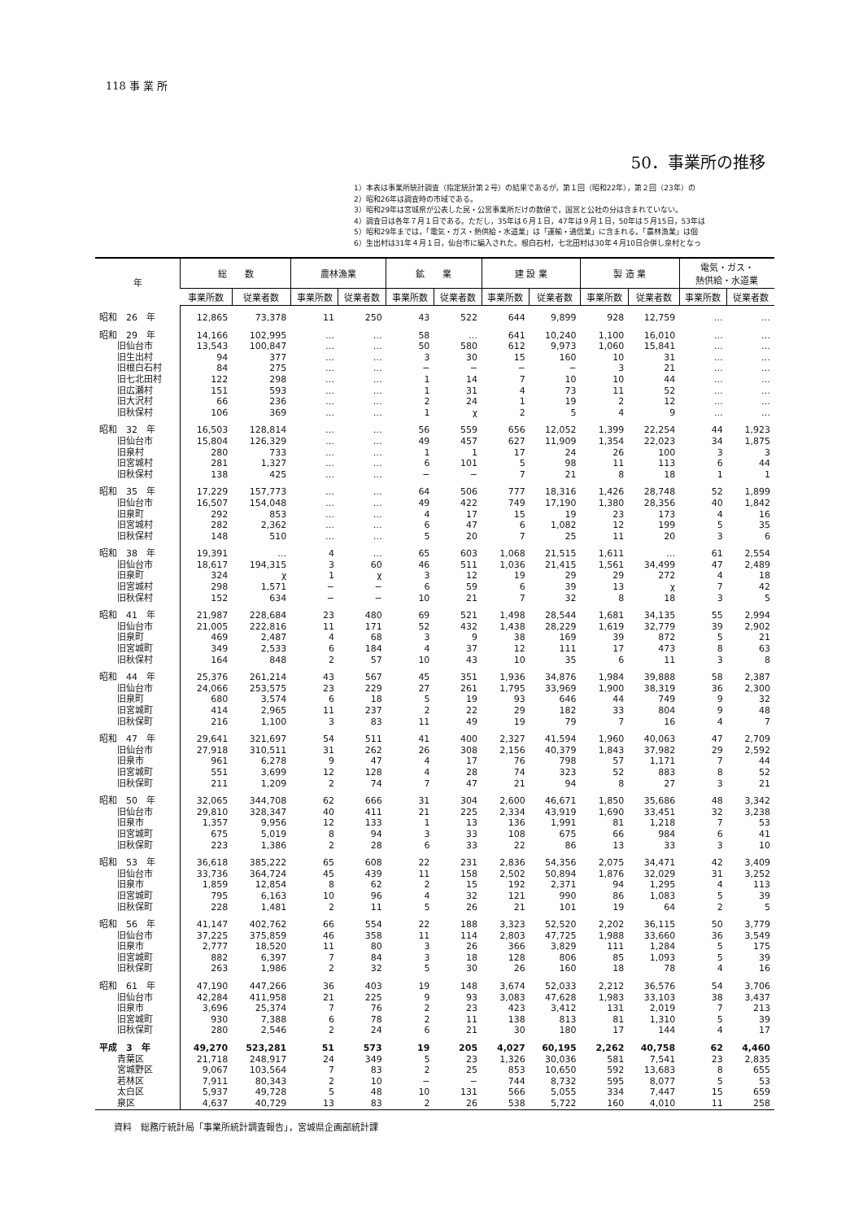118 事 業 所
50．事業所の推移
1）本表は事業所統計調査（指定統計第２号）の結果であるが，第１回（昭和22年），第２回（23年）の
2）昭和26年は調査時の市域である。
3）昭和29年は宮城県が公表した民・公営事業所だけの数値で，国営と公社の分は含まれていない。
4）調査日は各年７月１日である。ただし，35年は６月１日，47年は９月１日，50年は５月15日，53年は
5）昭和29年までは，「電気・ガス・熱供給・水道業」は「運輸・通信業」に含まれる。「農林漁業」は個
6）生出村は31年４月１日，仙台市に編入された。根白石村，七北田村は30年４月10日合併し泉村となっ
| 年 | 総 数 | | 農林漁業 | | 鉱 業 | | 建 設 業 | | 製 造 業 | | 電気・ガス・ 熱供給・水道業 | |
| --- | --- | --- | --- | --- | --- | --- | --- | --- | --- | --- | --- | --- |
| | 事業所数 | 従業者数 | 事業所数 | 従業者数 | 事業所数 | 従業者数 | 事業所数 | 従業者数 | 事業所数 | 従業者数 | 事業所数 | 従業者数 |
| 昭和 26 年 | 12,865 | 73,378 | 11 | 250 | 43 | 522 | 644 | 9,899 | 928 | 12,759 | … | … |
| 昭和 29 年 | 14,166 | 102,995 | … | … | 58 | … | 641 | 10,240 | 1,100 | 16,010 | … | … |
| 旧仙台市 | 13,543 | 100,847 | … | … | 50 | 580 | 612 | 9,973 | 1,060 | 15,841 | … | … |
| 旧生出村 | 94 | 377 | … | … | 3 | 30 | 15 | 160 | 10 | 31 | … | … |
| 旧根白石村 | 84 | 275 | … | … | − | − | − | − | 3 | 21 | … | … |
| 旧七北田村 | 122 | 298 | … | … | 1 | 14 | 7 | 10 | 10 | 44 | … | … |
| 旧広瀬村 | 151 | 593 | … | … | 1 | 31 | 4 | 73 | 11 | 52 | … | … |
| 旧大沢村 | 66 | 236 | … | … | 2 | 24 | 1 | 19 | 2 | 12 | … | … |
| 旧秋保村 | 106 | 369 | … | … | 1 | χ | 2 | 5 | 4 | 9 | … | … |
| 昭和 32 年 | 16,503 | 128,814 | … | … | 56 | 559 | 656 | 12,052 | 1,399 | 22,254 | 44 | 1,923 |
| 旧仙台市 | 15,804 | 126,329 | … | … | 49 | 457 | 627 | 11,909 | 1,354 | 22,023 | 34 | 1,875 |
| 旧泉村 | 280 | 733 | … | … | 1 | 1 | 17 | 24 | 26 | 100 | 3 | 3 |
| 旧宮城村 | 281 | 1,327 | … | … | 6 | 101 | 5 | 98 | 11 | 113 | 6 | 44 |
| 旧秋保村 | 138 | 425 | … | … | − | − | 7 | 21 | 8 | 18 | 1 | 1 |
| 昭和 35 年 | 17,229 | 157,773 | … | … | 64 | 506 | 777 | 18,316 | 1,426 | 28,748 | 52 | 1,899 |
| 旧仙台市 | 16,507 | 154,048 | … | … | 49 | 422 | 749 | 17,190 | 1,380 | 28,356 | 40 | 1,842 |
| 旧泉町 | 292 | 853 | … | … | 4 | 17 | 15 | 19 | 23 | 173 | 4 | 16 |
| 旧宮城村 | 282 | 2,362 | … | … | 6 | 47 | 6 | 1,082 | 12 | 199 | 5 | 35 |
| 旧秋保村 | 148 | 510 | … | … | 5 | 20 | 7 | 25 | 11 | 20 | 3 | 6 |
| 昭和 38 年 | 19,391 | … | 4 | … | 65 | 603 | 1,068 | 21,515 | 1,611 | … | 61 | 2,554 |
| 旧仙台市 | 18,617 | 194,315 | 3 | 60 | 46 | 511 | 1,036 | 21,415 | 1,561 | 34,499 | 47 | 2,489 |
| 旧泉町 | 324 | χ | 1 | χ | 3 | 12 | 19 | 29 | 29 | 272 | 4 | 18 |
| 旧宮城村 | 298 | 1,571 | − | − | 6 | 59 | 6 | 39 | 13 | χ | 7 | 42 |
| 旧秋保村 | 152 | 634 | − | − | 10 | 21 | 7 | 32 | 8 | 18 | 3 | 5 |
| 昭和 41 年 | 21,987 | 228,684 | 23 | 480 | 69 | 521 | 1,498 | 28,544 | 1,681 | 34,135 | 55 | 2,994 |
| 旧仙台市 | 21,005 | 222,816 | 11 | 171 | 52 | 432 | 1,438 | 28,229 | 1,619 | 32,779 | 39 | 2,902 |
| 旧泉町 | 469 | 2,487 | 4 | 68 | 3 | 9 | 38 | 169 | 39 | 872 | 5 | 21 |
| 旧宮城町 | 349 | 2,533 | 6 | 184 | 4 | 37 | 12 | 111 | 17 | 473 | 8 | 63 |
| 旧秋保村 | 164 | 848 | 2 | 57 | 10 | 43 | 10 | 35 | 6 | 11 | 3 | 8 |
| 昭和 44 年 | 25,376 | 261,214 | 43 | 567 | 45 | 351 | 1,936 | 34,876 | 1,984 | 39,888 | 58 | 2,387 |
| 旧仙台市 | 24,066 | 253,575 | 23 | 229 | 27 | 261 | 1,795 | 33,969 | 1,900 | 38,319 | 36 | 2,300 |
| 旧泉町 | 680 | 3,574 | 6 | 18 | 5 | 19 | 93 | 646 | 44 | 749 | 9 | 32 |
| 旧宮城町 | 414 | 2,965 | 11 | 237 | 2 | 22 | 29 | 182 | 33 | 804 | 9 | 48 |
| 旧秋保町 | 216 | 1,100 | 3 | 83 | 11 | 49 | 19 | 79 | 7 | 16 | 4 | 7 |
| 昭和 47 年 | 29,641 | 321,697 | 54 | 511 | 41 | 400 | 2,327 | 41,594 | 1,960 | 40,063 | 47 | 2,709 |
| 旧仙台市 | 27,918 | 310,511 | 31 | 262 | 26 | 308 | 2,156 | 40,379 | 1,843 | 37,982 | 29 | 2,592 |
| 旧泉市 | 961 | 6,278 | 9 | 47 | 4 | 17 | 76 | 798 | 57 | 1,171 | 7 | 44 |
| 旧宮城町 | 551 | 3,699 | 12 | 128 | 4 | 28 | 74 | 323 | 52 | 883 | 8 | 52 |
| 旧秋保町 | 211 | 1,209 | 2 | 74 | 7 | 47 | 21 | 94 | 8 | 27 | 3 | 21 |
| 昭和 50 年 | 32,065 | 344,708 | 62 | 666 | 31 | 304 | 2,600 | 46,671 | 1,850 | 35,686 | 48 | 3,342 |
| 旧仙台市 | 29,810 | 328,347 | 40 | 411 | 21 | 225 | 2,334 | 43,919 | 1,690 | 33,451 | 32 | 3,238 |
| 旧泉市 | 1,357 | 9,956 | 12 | 133 | 1 | 13 | 136 | 1,991 | 81 | 1,218 | 7 | 53 |
| 旧宮城町 | 675 | 5,019 | 8 | 94 | 3 | 33 | 108 | 675 | 66 | 984 | 6 | 41 |
| 旧秋保町 | 223 | 1,386 | 2 | 28 | 6 | 33 | 22 | 86 | 13 | 33 | 3 | 10 |
| 昭和 53 年 | 36,618 | 385,222 | 65 | 608 | 22 | 231 | 2,836 | 54,356 | 2,075 | 34,471 | 42 | 3,409 |
| 旧仙台市 | 33,736 | 364,724 | 45 | 439 | 11 | 158 | 2,502 | 50,894 | 1,876 | 32,029 | 31 | 3,252 |
| 旧泉市 | 1,859 | 12,854 | 8 | 62 | 2 | 15 | 192 | 2,371 | 94 | 1,295 | 4 | 113 |
| 旧宮城町 | 795 | 6,163 | 10 | 96 | 4 | 32 | 121 | 990 | 86 | 1,083 | 5 | 39 |
| 旧秋保町 | 228 | 1,481 | 2 | 11 | 5 | 26 | 21 | 101 | 19 | 64 | 2 | 5 |
| 昭和 56 年 | 41,147 | 402,762 | 66 | 554 | 22 | 188 | 3,323 | 52,520 | 2,202 | 36,115 | 50 | 3,779 |
| 旧仙台市 | 37,225 | 375,859 | 46 | 358 | 11 | 114 | 2,803 | 47,725 | 1,988 | 33,660 | 36 | 3,549 |
| 旧泉市 | 2,777 | 18,520 | 11 | 80 | 3 | 26 | 366 | 3,829 | 111 | 1,284 | 5 | 175 |
| 旧宮城町 | 882 | 6,397 | 7 | 84 | 3 | 18 | 128 | 806 | 85 | 1,093 | 5 | 39 |
| 旧秋保町 | 263 | 1,986 | 2 | 32 | 5 | 30 | 26 | 160 | 18 | 78 | 4 | 16 |
| 昭和 61 年 | 47,190 | 447,266 | 36 | 403 | 19 | 148 | 3,674 | 52,033 | 2,212 | 36,576 | 54 | 3,706 |
| 旧仙台市 | 42,284 | 411,958 | 21 | 225 | 9 | 93 | 3,083 | 47,628 | 1,983 | 33,103 | 38 | 3,437 |
| 旧泉市 | 3,696 | 25,374 | 7 | 76 | 2 | 23 | 423 | 3,412 | 131 | 2,019 | 7 | 213 |
| 旧宮城町 | 930 | 7,388 | 6 | 78 | 2 | 11 | 138 | 813 | 81 | 1,310 | 5 | 39 |
| 旧秋保町 | 280 | 2,546 | 2 | 24 | 6 | 21 | 30 | 180 | 17 | 144 | 4 | 17 |
| 平成 3 年 | 49,270 | 523,281 | 51 | 573 | 19 | 205 | 4,027 | 60,195 | 2,262 | 40,758 | 62 | 4,460 |
| 青葉区 | 21,718 | 248,917 | 24 | 349 | 5 | 23 | 1,326 | 30,036 | 581 | 7,541 | 23 | 2,835 |
| 宮城野区 | 9,067 | 103,564 | 7 | 83 | 2 | 25 | 853 | 10,650 | 592 | 13,683 | 8 | 655 |
| 若林区 | 7,911 | 80,343 | 2 | 10 | − | − | 744 | 8,732 | 595 | 8,077 | 5 | 53 |
| 太白区 | 5,937 | 49,728 | 5 | 48 | 10 | 131 | 566 | 5,055 | 334 | 7,447 | 15 | 659 |
| 泉区 | 4,637 | 40,729 | 13 | 83 | 2 | 26 | 538 | 5,722 | 160 | 4,010 | 11 | 258 |
資料　総務庁統計局「事業所統計調査報告」，宮城県企画部統計課